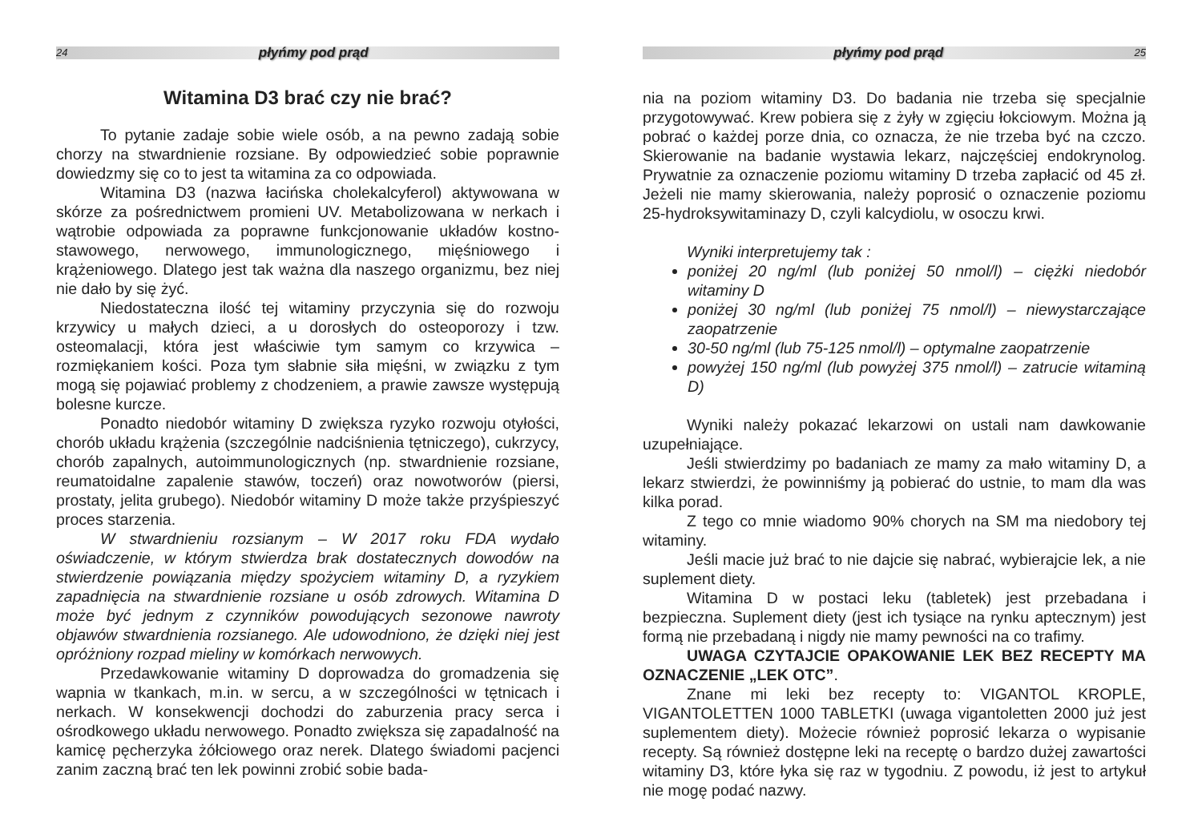24 płyńmy pod prąd
Witamina D3 brać czy nie brać?
To pytanie zadaje sobie wiele osób, a na pewno zadają sobie chorzy na stwardnienie rozsiane. By odpowiedzieć sobie poprawnie dowiedzmy się co to jest ta witamina za co odpowiada.
Witamina D3 (nazwa łacińska cholekalcyferol) aktywowana w skórze za pośrednictwem promieni UV. Metabolizowana w nerkach i wątrobie odpowiada za poprawne funkcjonowanie układów kostno-stawowego, nerwowego, immunologicznego, mięśniowego i krążeniowego. Dlatego jest tak ważna dla naszego organizmu, bez niej nie dało by się żyć.
Niedostateczna ilość tej witaminy przyczynia się do rozwoju krzywicy u małych dzieci, a u dorosłych do osteoporozy i tzw. osteomalacji, która jest właściwie tym samym co krzywica – rozmiękaniem kości. Poza tym słabnie siła mięśni, w związku z tym mogą się pojawiać problemy z chodzeniem, a prawie zawsze występują bolesne kurcze.
Ponadto niedobór witaminy D zwiększa ryzyko rozwoju otyłości, chorób układu krążenia (szczególnie nadciśnienia tętniczego), cukrzycy, chorób zapalnych, autoimmunologicznych (np. stwardnienie rozsiane, reumatoidalne zapalenie stawów, toczeń) oraz nowotworów (piersi, prostaty, jelita grubego). Niedobór witaminy D może także przyśpieszyć proces starzenia.
W stwardnieniu rozsianym – W 2017 roku FDA wydało oświadczenie, w którym stwierdza brak dostatecznych dowodów na stwierdzenie powiązania między spożyciem witaminy D, a ryzykiem zapadnięcia na stwardnienie rozsiane u osób zdrowych. Witamina D może być jednym z czynników powodujących sezonowe nawroty objawów stwardnienia rozsianego. Ale udowodniono, że dzięki niej jest opróżniony rozpad mieliny w komórkach nerwowych.
Przedawkowanie witaminy D doprowadza do gromadzenia się wapnia w tkankach, m.in. w sercu, a w szczególności w tętnicach i nerkach. W konsekwencji dochodzi do zaburzenia pracy serca i ośrodkowego układu nerwowego. Ponadto zwiększa się zapadalność na kamicę pęcherzyka żółciowego oraz nerek. Dlatego świadomi pacjenci zanim zaczną brać ten lek powinni zrobić sobie bada-
płyńmy pod prąd 25
nia na poziom witaminy D3. Do badania nie trzeba się specjalnie przygotowywać. Krew pobiera się z żyły w zgięciu łokciowym. Można ją pobrać o każdej porze dnia, co oznacza, że nie trzeba być na czczo. Skierowanie na badanie wystawia lekarz, najczęściej endokrynolog. Prywatnie za oznaczenie poziomu witaminy D trzeba zapłacić od 45 zł. Jeżeli nie mamy skierowania, należy poprosić o oznaczenie poziomu 25-hydroksywitaminazy D, czyli kalcydiolu, w osoczu krwi.
Wyniki interpretujemy tak :
poniżej 20 ng/ml (lub poniżej 50 nmol/l) – ciężki niedobór witaminy D
poniżej 30 ng/ml (lub poniżej 75 nmol/l) – niewystarczające zaopatrzenie
30-50 ng/ml (lub 75-125 nmol/l) – optymalne zaopatrzenie
powyżej 150 ng/ml (lub powyżej 375 nmol/l) – zatrucie witaminą D)
Wyniki należy pokazać lekarzowi on ustali nam dawkowanie uzupełniające.
Jeśli stwierdzimy po badaniach ze mamy za mało witaminy D, a lekarz stwierdzi, że powinniśmy ją pobierać do ustnie, to mam dla was kilka porad.
Z tego co mnie wiadomo 90% chorych na SM ma niedobory tej witaminy.
Jeśli macie już brać to nie dajcie się nabrać, wybierajcie lek, a nie suplement diety.
Witamina D w postaci leku (tabletek) jest przebadana i bezpieczna. Suplement diety (jest ich tysiące na rynku aptecznym) jest formą nie przebadaną i nigdy nie mamy pewności na co trafimy.
UWAGA CZYTAJCIE OPAKOWANIE LEK BEZ RECEPTY MA OZNACZENIE „LEK OTC”.
Znane mi leki bez recepty to: VIGANTOL KROPLE, VIGANTOLETTEN 1000 TABLETKI (uwaga vigantoletten 2000 już jest suplementem diety). Możecie również poprosić lekarza o wypisanie recepty. Są również dostępne leki na receptę o bardzo dużej zawartości witaminy D3, które łyka się raz w tygodniu. Z powodu, iż jest to artykuł nie mogę podać nazwy.